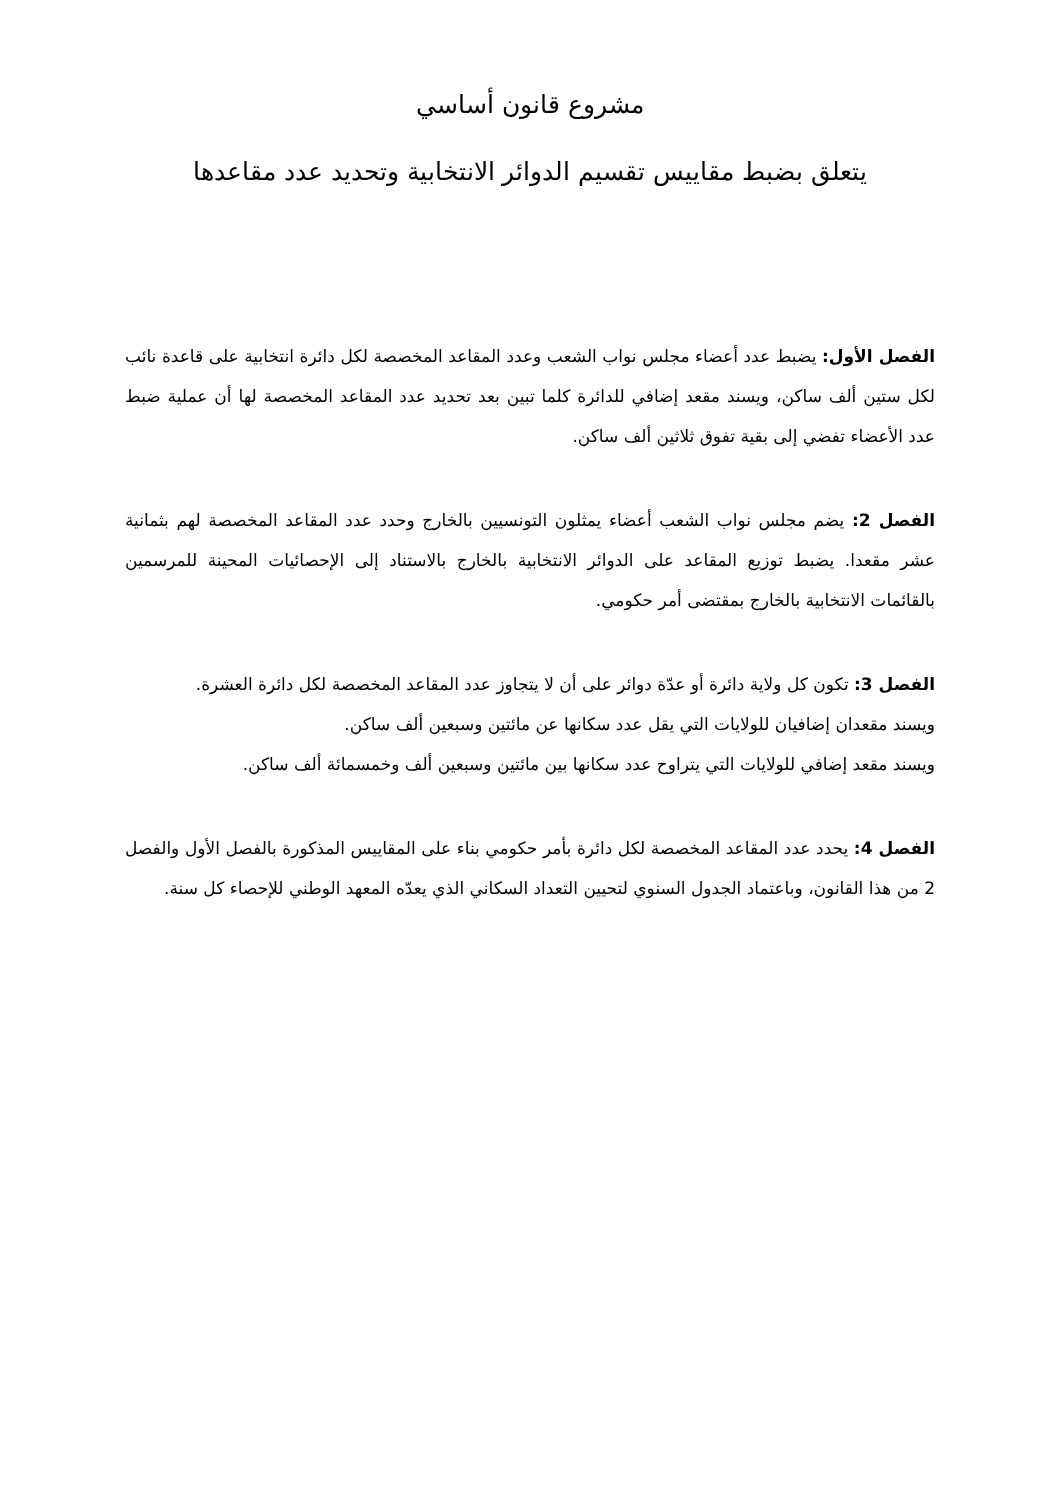مشروع قانون أساسي
يتعلق بضبط مقاييس تقسيم الدوائر الانتخابية وتحديد عدد مقاعدها
الفصل الأول: يضبط عدد أعضاء مجلس نواب الشعب وعدد المقاعد المخصصة لكل دائرة انتخابية على قاعدة نائب لكل ستين ألف ساكن، ويسند مقعد إضافي للدائرة كلما تبين بعد تحديد عدد المقاعد المخصصة لها أن عملية ضبط عدد الأعضاء تفضي إلى بقية تفوق ثلاثين ألف ساكن.
الفصل 2: يضم مجلس نواب الشعب أعضاء يمثلون التونسيين بالخارج وحدد عدد المقاعد المخصصة لهم بثمانية عشر مقعدا. يضبط توزيع المقاعد على الدوائر الانتخابية بالخارج بالاستناد إلى الإحصائيات المحينة للمرسمين بالقائمات الانتخابية بالخارج بمقتضى أمر حكومي.
الفصل 3: تكون كل ولاية دائرة أو عدّة دوائر على أن لا يتجاوز عدد المقاعد المخصصة لكل دائرة العشرة.
ويسند مقعدان إضافيان للولايات التي يقل عدد سكانها عن مائتين وسبعين ألف ساكن.
ويسند مقعد إضافي للولايات التي يتراوح عدد سكانها بين مائتين وسبعين ألف وخمسمائة ألف ساكن.
الفصل 4: يحدد عدد المقاعد المخصصة لكل دائرة بأمر حكومي بناء على المقاييس المذكورة بالفصل الأول والفصل 2 من هذا القانون، وباعتماد الجدول السنوي لتحيين التعداد السكاني الذي يعدّه المعهد الوطني للإحصاء كل سنة.